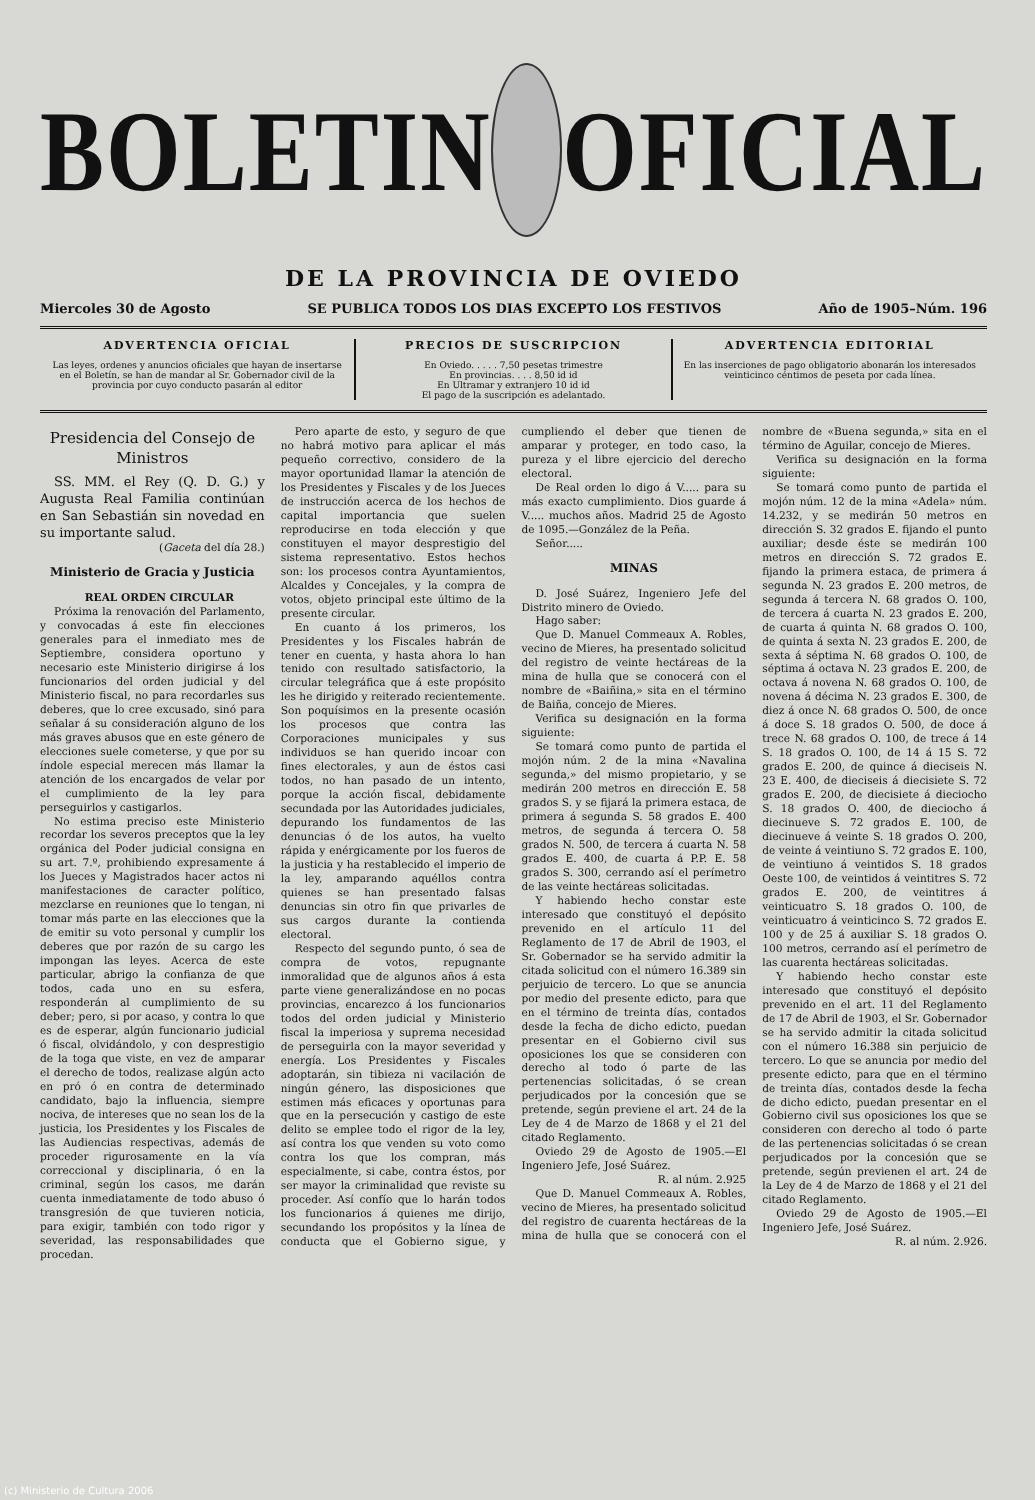BOLETIN OFICIAL
DE LA PROVINCIA DE OVIEDO
Miercoles 30 de Agosto SE PUBLICA TODOS LOS DIAS EXCEPTO LOS FESTIVOS Año de 1905–Núm. 196
ADVERTENCIA OFICIAL
Las leyes, ordenes y anuncios oficiales que hayan de insertarse en el Boletín, se han de mandar al Sr. Gobernador civil de la provincia por cuyo conducto pasarán al editor
PRECIOS DE SUSCRIPCION
En Oviedo. . . . . 7,50 pesetas trimestre
En provincias. . . . 8,50 id id
En Ultramar y extranjero 10 id id
El pago de la suscripción es adelantado.
ADVERTENCIA EDITORIAL
En las inserciones de pago obligatorio abonarán los interesados veinticinco céntimos de peseta por cada línea.
Presidencia del Consejo de Ministros
SS. MM. el Rey (Q. D. G.) y Augusta Real Familia continúan en San Sebastián sin novedad en su importante salud.
(Gaceta del día 28.)
Ministerio de Gracia y Justicia
REAL ORDEN CIRCULAR
Próxima la renovación del Parlamento, y convocadas á este fin elecciones generales para el inmediato mes de Septiembre, considera oportuno y necesario este Ministerio dirigirse á los funcionarios del orden judicial y del Ministerio fiscal, no para recordarles sus deberes, que lo cree excusado, sinó para señalar á su consideración alguno de los más graves abusos que en este género de elecciones suele cometerse, y que por su índole especial merecen más llamar la atención de los encargados de velar por el cumplimiento de la ley para perseguirlos y castigarlos.
No estima preciso este Ministerio recordar los severos preceptos que la ley orgánica del Poder judicial consigna en su art. 7.º, prohibiendo expresamente á los Jueces y Magistrados hacer actos ni manifestaciones de caracter político, mezclarse en reuniones que lo tengan, ni tomar más parte en las elecciones que la de emitir su voto personal y cumplir los deberes que por razón de su cargo les impongan las leyes. Acerca de este particular, abrigo la confianza de que todos, cada uno en su esfera, responderán al cumplimiento de su deber; pero, si por acaso, y contra lo que es de esperar, algún funcionario judicial ó fiscal, olvidándolo, y con desprestigio de la toga que viste, en vez de amparar el derecho de todos, realizase algún acto en pró ó en contra de determinado candidato, bajo la influencia, siempre nociva, de intereses que no sean los de la justicia, los Presidentes y los Fiscales de las Audiencias respectivas, además de proceder rigurosamente en la vía correccional y disciplinaria, ó en la criminal, según los casos, me darán cuenta inmediatamente de todo abuso ó transgresión de que tuvieren noticia, para exigir, también con todo rigor y severidad, las responsabilidades que procedan.
Pero aparte de esto, y seguro de que no habrá motivo para aplicar el más pequeño correctivo, considero de la mayor oportunidad llamar la atención de los Presidentes y Fiscales y de los Jueces de instrucción acerca de los hechos de capital importancia que suelen reproducirse en toda elección y que constituyen el mayor desprestigio del sistema representativo. Estos hechos son: los procesos contra Ayuntamientos, Alcaldes y Concejales, y la compra de votos, objeto principal este último de la presente circular.
En cuanto á los primeros, los Presidentes y los Fiscales habrán de tener en cuenta, y hasta ahora lo han tenido con resultado satisfactorio, la circular telegráfica que á este propósito les he dirigido y reiterado recientemente. Son poquísimos en la presente ocasión los procesos que contra las Corporaciones municipales y sus individuos se han querido incoar con fines electorales, y aun de éstos casi todos, no han pasado de un intento, porque la acción fiscal, debidamente secundada por las Autoridades judiciales, depurando los fundamentos de las denuncias ó de los autos, ha vuelto rápida y enérgicamente por los fueros de la justicia y ha restablecido el imperio de la ley, amparando aquéllos contra quienes se han presentado falsas denuncias sin otro fin que privarles de sus cargos durante la contienda electoral.
Respecto del segundo punto, ó sea de compra de votos, repugnante inmoralidad que de algunos años á esta parte viene generalizándose en no pocas provincias, encarezco á los funcionarios todos del orden judicial y Ministerio fiscal la imperiosa y suprema necesidad de perseguirla con la mayor severidad y energía. Los Presidentes y Fiscales adoptarán, sin tibieza ni vacilación de ningún género, las disposiciones que estimen más eficaces y oportunas para que en la persecución y castigo de este delito se emplee todo el rigor de la ley, así contra los que venden su voto como contra los que los compran, más especialmente, si cabe, contra éstos, por ser mayor la criminalidad que reviste su proceder. Así confío que lo harán todos los funcionarios á quienes me dirijo, secundando los propósitos y la línea de conducta que el Gobierno sigue, y cumpliendo el deber que tienen de amparar y proteger, en todo caso, la pureza y el libre ejercicio del derecho electoral.
De Real orden lo digo á V..... para su más exacto cumplimiento. Dios guarde á V..... muchos años. Madrid 25 de Agosto de 1095.—González de la Peña.
Señor.....
MINAS
D. José Suárez, Ingeniero Jefe del Distrito minero de Oviedo.
Hago saber:
Que D. Manuel Commeaux A. Robles, vecino de Mieres, ha presentado solicitud del registro de veinte hectáreas de la mina de hulla que se conocerá con el nombre de «Baiñina,» sita en el término de Baiña, concejo de Mieres.
Verifica su designación en la forma siguiente:
Se tomará como punto de partida el mojón núm. 2 de la mina «Navalina segunda,» del mismo propietario, y se medirán 200 metros en dirección E. 58 grados S. y se fijará la primera estaca, de primera á segunda S. 58 grados E. 400 metros, de segunda á tercera O. 58 grados N. 500, de tercera á cuarta N. 58 grados E. 400, de cuarta á P.P. E. 58 grados S. 300, cerrando así el perímetro de las veinte hectáreas solicitadas.
Y habiendo hecho constar este interesado que constituyó el depósito prevenido en el artículo 11 del Reglamento de 17 de Abril de 1903, el Sr. Gobernador se ha servido admitir la citada solicitud con el número 16.389 sin perjuicio de tercero. Lo que se anuncia por medio del presente edicto, para que en el término de treinta días, contados desde la fecha de dicho edicto, puedan presentar en el Gobierno civil sus oposiciones los que se consideren con derecho al todo ó parte de las pertenencias solicitadas, ó se crean perjudicados por la concesión que se pretende, según previene el art. 24 de la Ley de 4 de Marzo de 1868 y el 21 del citado Reglamento.
Oviedo 29 de Agosto de 1905.—El Ingeniero Jefe, José Suárez.
R. al núm. 2.925
Que D. Manuel Commeaux A. Robles, vecino de Mieres, ha presentado solicitud del registro de cuarenta hectáreas de la mina de hulla que se conocerá con el nombre de «Buena segunda,» sita en el término de Aguilar, concejo de Mieres.
Verifica su designación en la forma siguiente:
Se tomará como punto de partida el mojón núm. 12 de la mina «Adela» núm. 14.232, y se medirán 50 metros en dirección S. 32 grados E. fijando el punto auxiliar; desde éste se medirán 100 metros en dirección S. 72 grados E. fijando la primera estaca, de primera á segunda N. 23 grados E. 200 metros, de segunda á tercera N. 68 grados O. 100, de tercera á cuarta N. 23 grados E. 200, de cuarta á quinta N. 68 grados O. 100, de quinta á sexta N. 23 grados E. 200, de sexta á séptima N. 68 grados O. 100, de séptima á octava N. 23 grados E. 200, de octava á novena N. 68 grados O. 100, de novena á décima N. 23 grados E. 300, de diez á once N. 68 grados O. 500, de once á doce S. 18 grados O. 500, de doce á trece N. 68 grados O. 100, de trece á 14 S. 18 grados O. 100, de 14 á 15 S. 72 grados E. 200, de quince á dieciseis N. 23 E. 400, de dieciseis á diecisiete S. 72 grados E. 200, de diecisiete á dieciocho S. 18 grados O. 400, de dieciocho á diecinueve S. 72 grados E. 100, de diecinueve á veinte S. 18 grados O. 200, de veinte á veintiuno S. 72 grados E. 100, de veintiuno á veintidos S. 18 grados Oeste 100, de veintidos á veintitres S. 72 grados E. 200, de veintitres á veinticuatro S. 18 grados O. 100, de veinticuatro á veinticinco S. 72 grados E. 100 y de 25 á auxiliar S. 18 grados O. 100 metros, cerrando así el perímetro de las cuarenta hectáreas solicitadas.
Y habiendo hecho constar este interesado que constituyó el depósito prevenido en el art. 11 del Reglamento de 17 de Abril de 1903, el Sr. Gobernador se ha servido admitir la citada solicitud con el número 16.388 sin perjuicio de tercero. Lo que se anuncia por medio del presente edicto, para que en el término de treinta días, contados desde la fecha de dicho edicto, puedan presentar en el Gobierno civil sus oposiciones los que se consideren con derecho al todo ó parte de las pertenencias solicitadas ó se crean perjudicados por la concesión que se pretende, según previenen el art. 24 de la Ley de 4 de Marzo de 1868 y el 21 del citado Reglamento.
Oviedo 29 de Agosto de 1905.—El Ingeniero Jefe, José Suárez.
R. al núm. 2.926.
(c) Ministerio de Cultura 2006